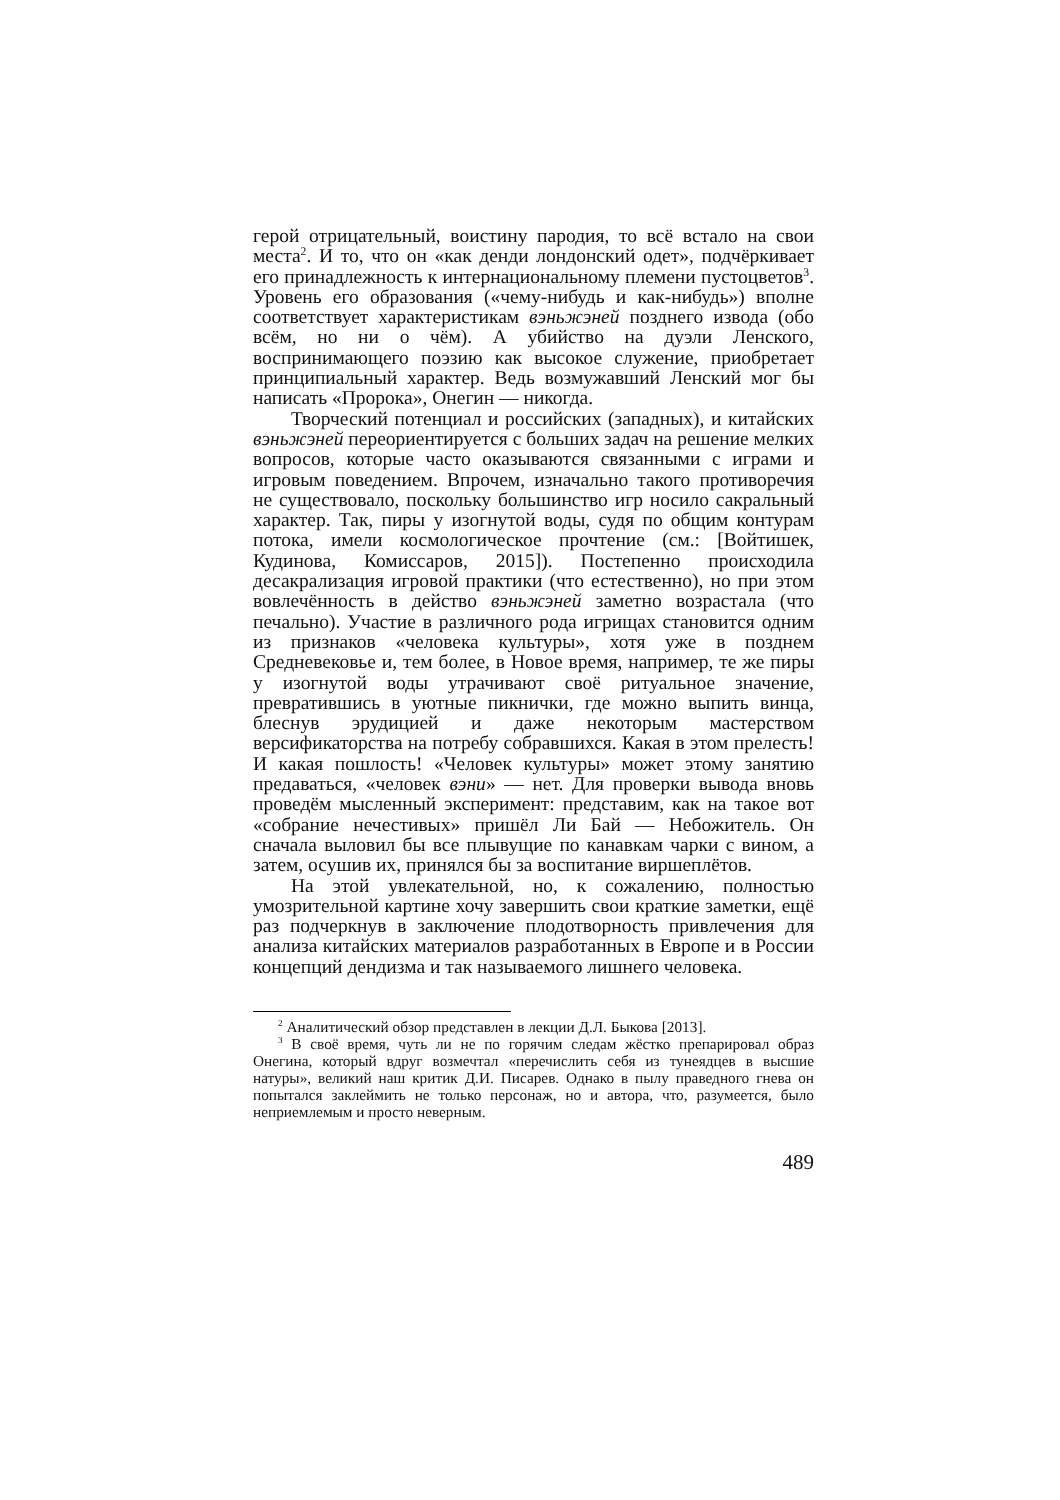герой отрицательный, воистину пародия, то всё встало на свои места<sup>2</sup>. И то, что он «как денди лондонский одет», подчёркивает его принадлежность к интернациональному племени пустоцветов<sup>3</sup>. Уровень его образования («чему-нибудь и как-нибудь») вполне соответствует характеристикам вэньжэней позднего извода (обо всём, но ни о чём). А убийство на дуэли Ленского, воспринимающего поэзию как высокое служение, приобретает принципиальный характер. Ведь возмужавший Ленский мог бы написать «Пророка», Онегин — никогда.
Творческий потенциал и российских (западных), и китайских вэньжэней переориентируется с больших задач на решение мелких вопросов, которые часто оказываются связанными с играми и игровым поведением. Впрочем, изначально такого противоречия не существовало, поскольку большинство игр носило сакральный характер. Так, пиры у изогнутой воды, судя по общим контурам потока, имели космологическое прочтение (см.: [Войтишек, Кудинова, Комиссаров, 2015]). Постепенно происходила десакрализация игровой практики (что естественно), но при этом вовлечённость в действо вэньжэней заметно возрастала (что печально). Участие в различного рода игрищах становится одним из признаков «человека культуры», хотя уже в позднем Средневековье и, тем более, в Новое время, например, те же пиры у изогнутой воды утрачивают своё ритуальное значение, превратившись в уютные пикнички, где можно выпить винца, блеснув эрудицией и даже некоторым мастерством версификаторства на потребу собравшихся. Какая в этом прелесть! И какая пошлость! «Человек культуры» может этому занятию предаваться, «человек вэни» — нет. Для проверки вывода вновь проведём мысленный эксперимент: представим, как на такое вот «собрание нечестивых» пришёл Ли Бай — Небожитель. Он сначала выловил бы все плывущие по канавкам чарки с вином, а затем, осушив их, принялся бы за воспитание виршеплётов.
На этой увлекательной, но, к сожалению, полностью умозрительной картине хочу завершить свои краткие заметки, ещё раз подчеркнув в заключение плодотворность привлечения для анализа китайских материалов разработанных в Европе и в России концепций дендизма и так называемого лишнего человека.
<sup>2</sup> Аналитический обзор представлен в лекции Д.Л. Быкова [2013].
<sup>3</sup> В своё время, чуть ли не по горячим следам жёстко препарировал образ Онегина, который вдруг возмечтал «перечислить себя из тунеядцев в высшие натуры», великий наш критик Д.И. Писарев. Однако в пылу праведного гнева он попытался заклеймить не только персонаж, но и автора, что, разумеется, было неприемлемым и просто неверным.
489